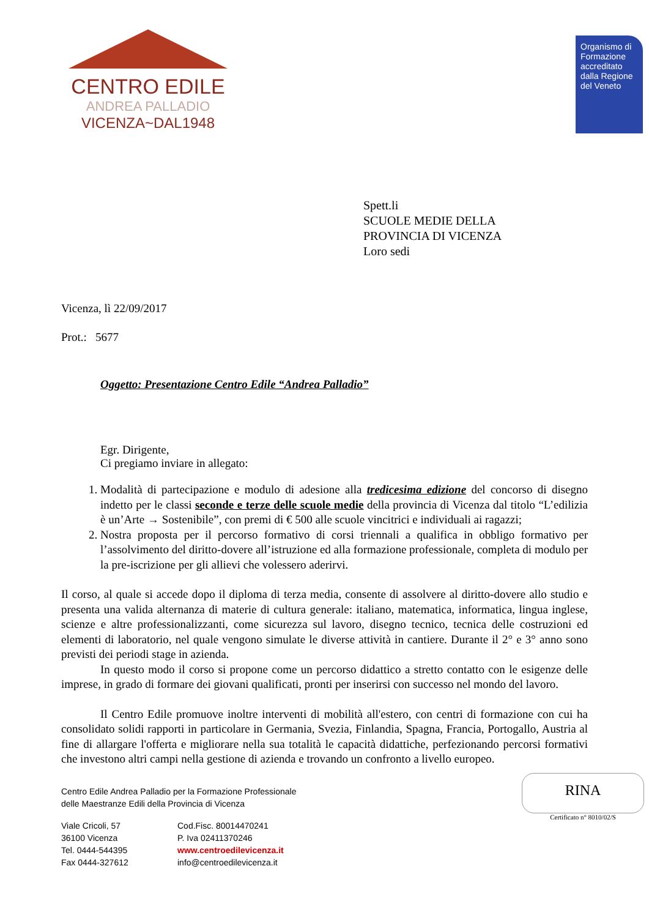CENTRO EDILE
ANDREA PALLADIO
VICENZA~DAL1948
Organismo di Formazione accreditato dalla Regione del Veneto
Spett.li
SCUOLE MEDIE DELLA
PROVINCIA DI VICENZA
Loro sedi
Vicenza, lì 22/09/2017
Prot.: 5677
Oggetto: Presentazione Centro Edile “Andrea Palladio”
Egr. Dirigente,
Ci pregiamo inviare in allegato:
1. Modalità di partecipazione e modulo di adesione alla tredicesima edizione del concorso di disegno indetto per le classi seconde e terze delle scuole medie della provincia di Vicenza dal titolo “L’edilizia è un’Arte → Sostenibile”, con premi di € 500 alle scuole vincitrici e individuali ai ragazzi;
2. Nostra proposta per il percorso formativo di corsi triennali a qualifica in obbligo formativo per l’assolvimento del diritto-dovere all’istruzione ed alla formazione professionale, completa di modulo per la pre-iscrizione per gli allievi che volessero aderirvi.
Il corso, al quale si accede dopo il diploma di terza media, consente di assolvere al diritto-dovere allo studio e presenta una valida alternanza di materie di cultura generale: italiano, matematica, informatica, lingua inglese, scienze e altre professionalizzanti, come sicurezza sul lavoro, disegno tecnico, tecnica delle costruzioni ed elementi di laboratorio, nel quale vengono simulate le diverse attività in cantiere. Durante il 2° e 3° anno sono previsti dei periodi stage in azienda.
In questo modo il corso si propone come un percorso didattico a stretto contatto con le esigenze delle imprese, in grado di formare dei giovani qualificati, pronti per inserirsi con successo nel mondo del lavoro.
Il Centro Edile promuove inoltre interventi di mobilità all'estero, con centri di formazione con cui ha consolidato solidi rapporti in particolare in Germania, Svezia, Finlandia, Spagna, Francia, Portogallo, Austria al fine di allargare l'offerta e migliorare nella sua totalità le capacità didattiche, perfezionando percorsi formativi che investono altri campi nella gestione di azienda e trovando un confronto a livello europeo.
RINA
Certificato n° 8010/02/S
Centro Edile Andrea Palladio per la Formazione Professionale
delle Maestranze Edili della Provincia di Vicenza
Viale Cricoli, 57
36100 Vicenza
Tel. 0444-544395
Fax 0444-327612
Cod.Fisc. 80014470241
P. Iva 02411370246
www.centroedilevicenza.it
info@centroedilevicenza.it